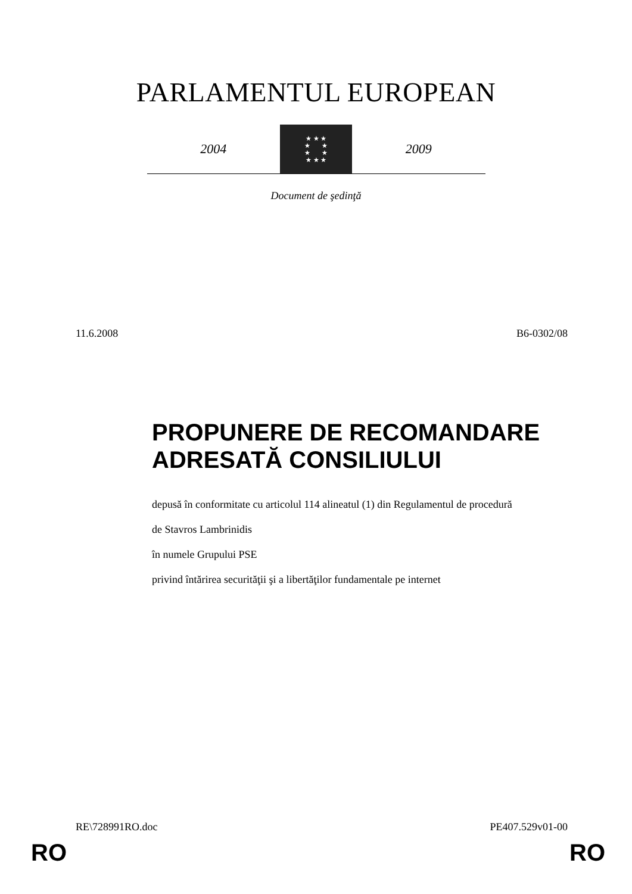PARLAMENTUL EUROPEAN
2004
★ ★ ★
★ ★
★ ★
★ ★ ★
2009
Document de şedinţă
11.6.2008 B6-0302/08
PROPUNERE DE RECOMANDARE ADRESATĂ CONSILIULUI
depusă în conformitate cu articolul 114 alineatul (1) din Regulamentul de procedură
de Stavros Lambrinidis
în numele Grupului PSE
privind întărirea securităţii şi a libertăţilor fundamentale pe internet
RE\728991RO.doc PE407.529v01-00
RO RO